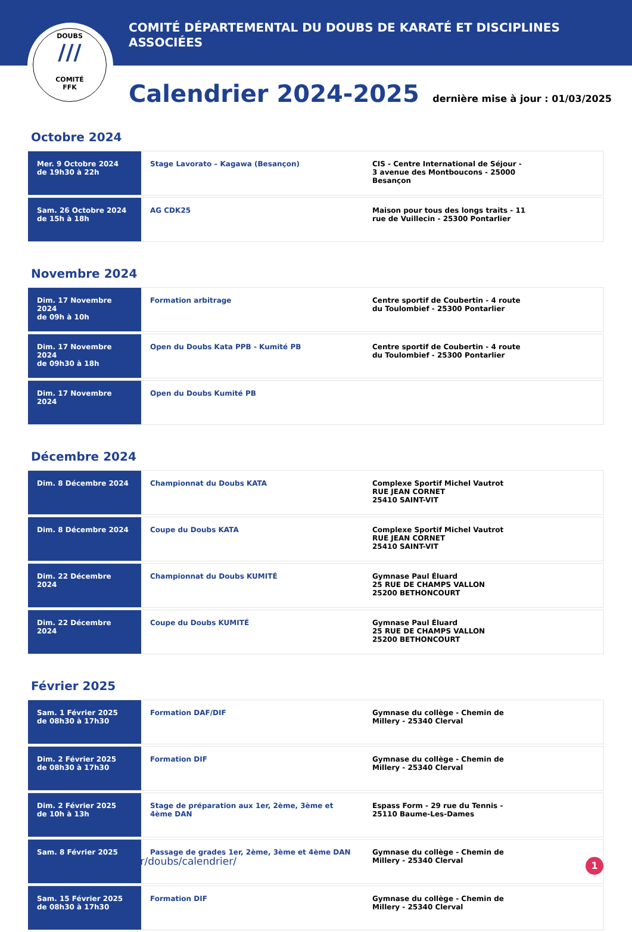DOUBS
///
COMITÉ
FFK
COMITÉ DÉPARTEMENTAL DU DOUBS DE KARATÉ ET DISCIPLINES ASSOCIÉES
Calendrier 2024-2025
dernière mise à jour : 01/03/2025
Octobre 2024
| Mer. 9 Octobre 2024 de 19h30 à 22h | Stage Lavorato – Kagawa (Besançon) | CIS - Centre International de Séjour - 3 avenue des Montboucons - 25000 Besançon |
| Sam. 26 Octobre 2024 de 15h à 18h | AG CDK25 | Maison pour tous des longs traits - 11 rue de Vuillecin - 25300 Pontarlier |
Novembre 2024
| Dim. 17 Novembre 2024 de 09h à 10h | Formation arbitrage | Centre sportif de Coubertin - 4 route du Toulombief - 25300 Pontarlier |
| Dim. 17 Novembre 2024 de 09h30 à 18h | Open du Doubs Kata PPB - Kumité PB | Centre sportif de Coubertin - 4 route du Toulombief - 25300 Pontarlier |
| Dim. 17 Novembre 2024 | Open du Doubs Kumité PB | |
Décembre 2024
| Dim. 8 Décembre 2024 | Championnat du Doubs KATA | Complexe Sportif Michel Vautrot RUE JEAN CORNET 25410 SAINT-VIT |
| Dim. 8 Décembre 2024 | Coupe du Doubs KATA | Complexe Sportif Michel Vautrot RUE JEAN CORNET 25410 SAINT-VIT |
| Dim. 22 Décembre 2024 | Championnat du Doubs KUMITÉ | Gymnase Paul Éluard 25 RUE DE CHAMPS VALLON 25200 BETHONCOURT |
| Dim. 22 Décembre 2024 | Coupe du Doubs KUMITÉ | Gymnase Paul Éluard 25 RUE DE CHAMPS VALLON 25200 BETHONCOURT |
Février 2025
| Sam. 1 Février 2025 de 08h30 à 17h30 | Formation DAF/DIF | Gymnase du collège - Chemin de Millery - 25340 Clerval |
| Dim. 2 Février 2025 de 08h30 à 17h30 | Formation DIF | Gymnase du collège - Chemin de Millery - 25340 Clerval |
| Dim. 2 Février 2025 de 10h à 13h | Stage de préparation aux 1er, 2ème, 3ème et 4ème DAN | Espass Form - 29 rue du Tennis - 25110 Baume-Les-Dames |
| Sam. 8 Février 2025 | Passage de grades 1er, 2ème, 3ème et 4ème DAN | Gymnase du collège - Chemin de Millery - 25340 Clerval |
| Sam. 15 Février 2025 de 08h30 à 17h30 | Formation DIF | Gymnase du collège - Chemin de Millery - 25340 Clerval |
https://sites.ffkarate.fr/doubs/calendrier/
1